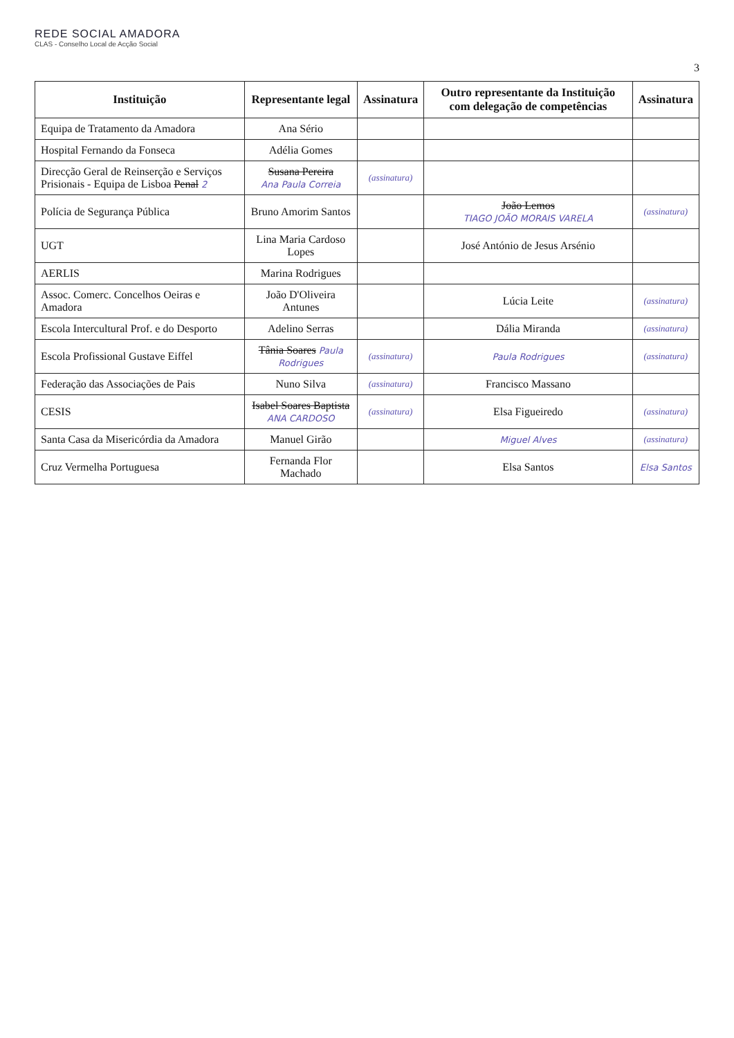REDE SOCIAL AMADORA
CLAS - Conselho Local de Acção Social
3
| Instituição | Representante legal | Assinatura | Outro representante da Instituição com delegação de competências | Assinatura |
| --- | --- | --- | --- | --- |
| Equipa de Tratamento da Amadora | Ana Sério | | | |
| Hospital Fernando da Fonseca | Adélia Gomes | | | |
| Direcção Geral de Reinserção e Serviços Prisionais - Equipa de Lisboa Penal 2 | Susana Pereira Ana Paula Correia | (assinatura) | | |
| Polícia de Segurança Pública | Bruno Amorim Santos | | João Lemos TIAGO JOÃO MORAIS VARELA | (assinatura) |
| UGT | Lina Maria Cardoso Lopes | | José António de Jesus Arsénio | |
| AERLIS | Marina Rodrigues | | | |
| Assoc. Comerc. Concelhos Oeiras e Amadora | João D'Oliveira Antunes | | Lúcia Leite | (assinatura) |
| Escola Intercultural Prof. e do Desporto | Adelino Serras | | Dália Miranda | (assinatura) |
| Escola Profissional Gustave Eiffel | Tânia Soares Paula Rodrigues | (assinatura) | Paula Rodrigues | (assinatura) |
| Federação das Associações de Pais | Nuno Silva | (assinatura) | Francisco Massano | |
| CESIS | Isabel Soares Baptista ANA CARDOSO | (assinatura) | Elsa Figueiredo | (assinatura) |
| Santa Casa da Misericórdia da Amadora | Manuel Girão | | Miguel Alves | (assinatura) |
| Cruz Vermelha Portuguesa | Fernanda Flor Machado | | Elsa Santos | Elsa Santos |